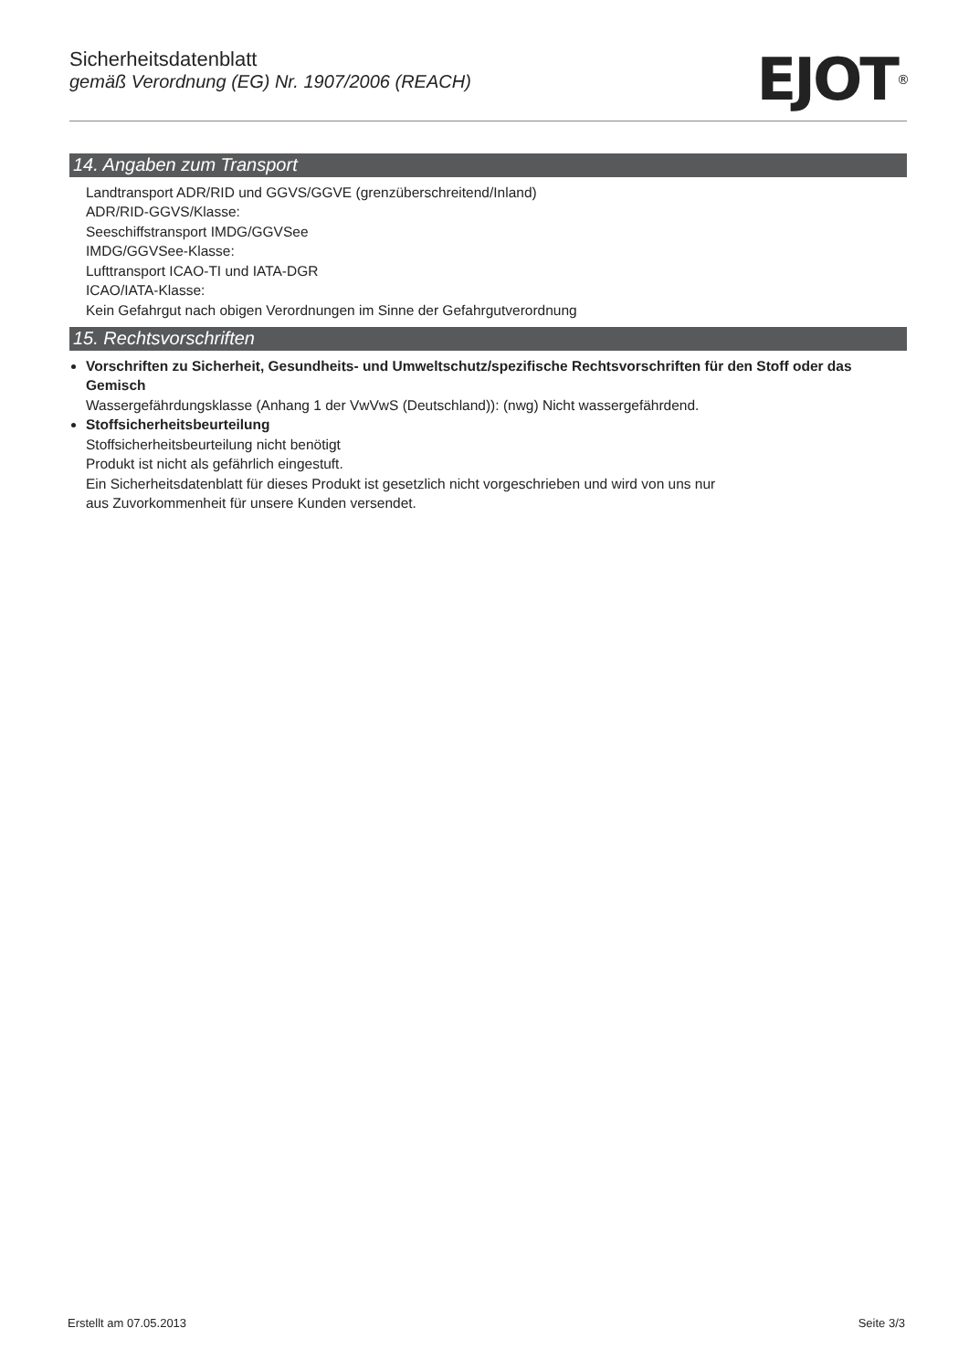Sicherheitsdatenblatt
gemäß Verordnung (EG) Nr. 1907/2006 (REACH)
EJOT<sup>®</sup>
14. Angaben zum Transport
Landtransport ADR/RID und GGVS/GGVE (grenzüberschreitend/Inland)
ADR/RID-GGVS/Klasse:
Seeschiffstransport IMDG/GGVSee
IMDG/GGVSee-Klasse:
Lufttransport ICAO-TI und IATA-DGR
ICAO/IATA-Klasse:
Kein Gefahrgut nach obigen Verordnungen im Sinne der Gefahrgutverordnung
15. Rechtsvorschriften
Vorschriften zu Sicherheit, Gesundheits- und Umweltschutz/spezifische Rechtsvorschriften für den Stoff oder das Gemisch
Wassergefährdungsklasse (Anhang 1 der VwVwS (Deutschland)): (nwg) Nicht wassergefährdend.
Stoffsicherheitsbeurteilung
Stoffsicherheitsbeurteilung nicht benötigt
Produkt ist nicht als gefährlich eingestuft.
Ein Sicherheitsdatenblatt für dieses Produkt ist gesetzlich nicht vorgeschrieben und wird von uns nur
aus Zuvorkommenheit für unsere Kunden versendet.
Erstellt am 07.05.2013 Seite 3/3